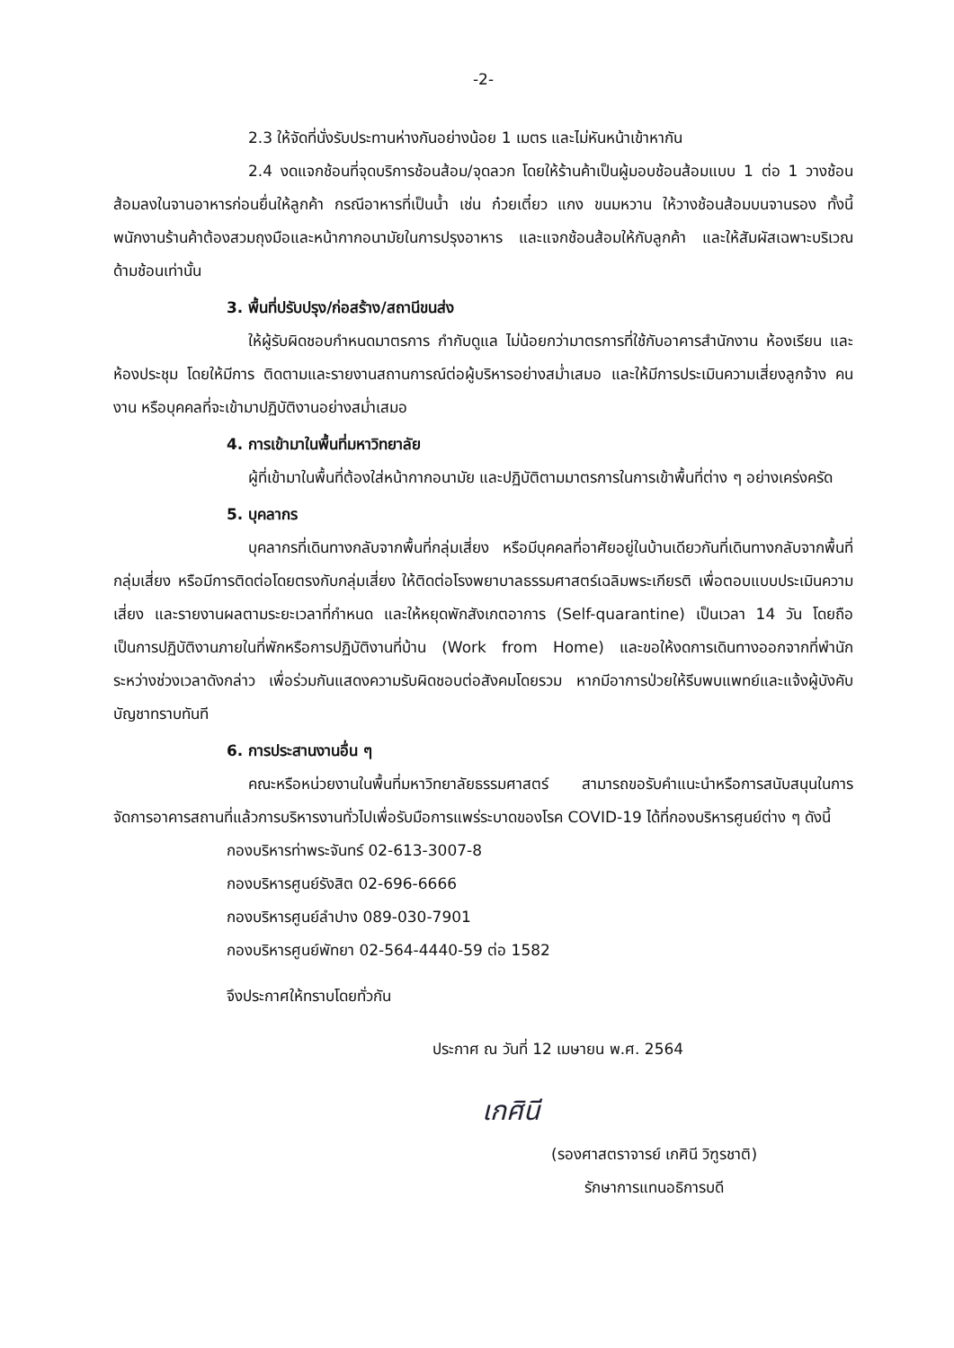-2-
2.3 ให้จัดที่นั่งรับประทานห่างกันอย่างน้อย 1 เมตร และไม่หันหน้าเข้าหากัน
2.4 งดแจกช้อนที่จุดบริการช้อนส้อม/จุดลวก โดยให้ร้านค้าเป็นผู้มอบช้อนส้อมแบบ 1 ต่อ 1 วางช้อนส้อมลงในจานอาหารก่อนยื่นให้ลูกค้า กรณีอาหารที่เป็นน้ำ เช่น ก๋วยเตี๋ยว แกง ขนมหวาน ให้วางช้อนส้อมบนจานรอง ทั้งนี้ พนักงานร้านค้าต้องสวมถุงมือและหน้ากากอนามัยในการปรุงอาหาร และแจกช้อนส้อมให้กับลูกค้า และให้สัมผัสเฉพาะบริเวณด้ามช้อนเท่านั้น
3. พื้นที่ปรับปรุง/ก่อสร้าง/สถานีขนส่ง
ให้ผู้รับผิดชอบกำหนดมาตรการ กำกับดูแล ไม่น้อยกว่ามาตรการที่ใช้กับอาคารสำนักงาน ห้องเรียน และห้องประชุม โดยให้มีการ ติดตามและรายงานสถานการณ์ต่อผู้บริหารอย่างสม่ำเสมอ และให้มีการประเมินความเสี่ยงลูกจ้าง คนงาน หรือบุคคลที่จะเข้ามาปฏิบัติงานอย่างสม่ำเสมอ
4. การเข้ามาในพื้นที่มหาวิทยาลัย
ผู้ที่เข้ามาในพื้นที่ต้องใส่หน้ากากอนามัย และปฏิบัติตามมาตรการในการเข้าพื้นที่ต่าง ๆ อย่างเคร่งครัด
5. บุคลากร
บุคลากรที่เดินทางกลับจากพื้นที่กลุ่มเสี่ยง หรือมีบุคคลที่อาศัยอยู่ในบ้านเดียวกันที่เดินทางกลับจากพื้นที่กลุ่มเสี่ยง หรือมีการติดต่อโดยตรงกับกลุ่มเสี่ยง ให้ติดต่อโรงพยาบาลธรรมศาสตร์เฉลิมพระเกียรติ เพื่อตอบแบบประเมินความเสี่ยง และรายงานผลตามระยะเวลาที่กำหนด และให้หยุดพักสังเกตอาการ (Self-quarantine) เป็นเวลา 14 วัน โดยถือเป็นการปฏิบัติงานภายในที่พักหรือการปฏิบัติงานที่บ้าน (Work from Home) และขอให้งดการเดินทางออกจากที่พำนักระหว่างช่วงเวลาดังกล่าว เพื่อร่วมกันแสดงความรับผิดชอบต่อสังคมโดยรวม หากมีอาการป่วยให้รีบพบแพทย์และแจ้งผู้บังคับบัญชาทราบทันที
6. การประสานงานอื่น ๆ
คณะหรือหน่วยงานในพื้นที่มหาวิทยาลัยธรรมศาสตร์ สามารถขอรับคำแนะนำหรือการสนับสนุนในการจัดการอาคารสถานที่แล้วการบริหารงานทั่วไปเพื่อรับมือการแพร่ระบาดของโรค COVID-19 ได้ที่กองบริหารศูนย์ต่าง ๆ ดังนี้
กองบริหารท่าพระจันทร์ 02-613-3007-8
กองบริหารศูนย์รังสิต 02-696-6666
กองบริหารศูนย์ลำปาง 089-030-7901
กองบริหารศูนย์พัทยา 02-564-4440-59 ต่อ 1582
จึงประกาศให้ทราบโดยทั่วกัน
ประกาศ ณ วันที่ 12 เมษายน พ.ศ. 2564
เกศินี
(รองศาสตราจารย์ เกศินี วิฑูรชาติ)
รักษาการแทนอธิการบดี